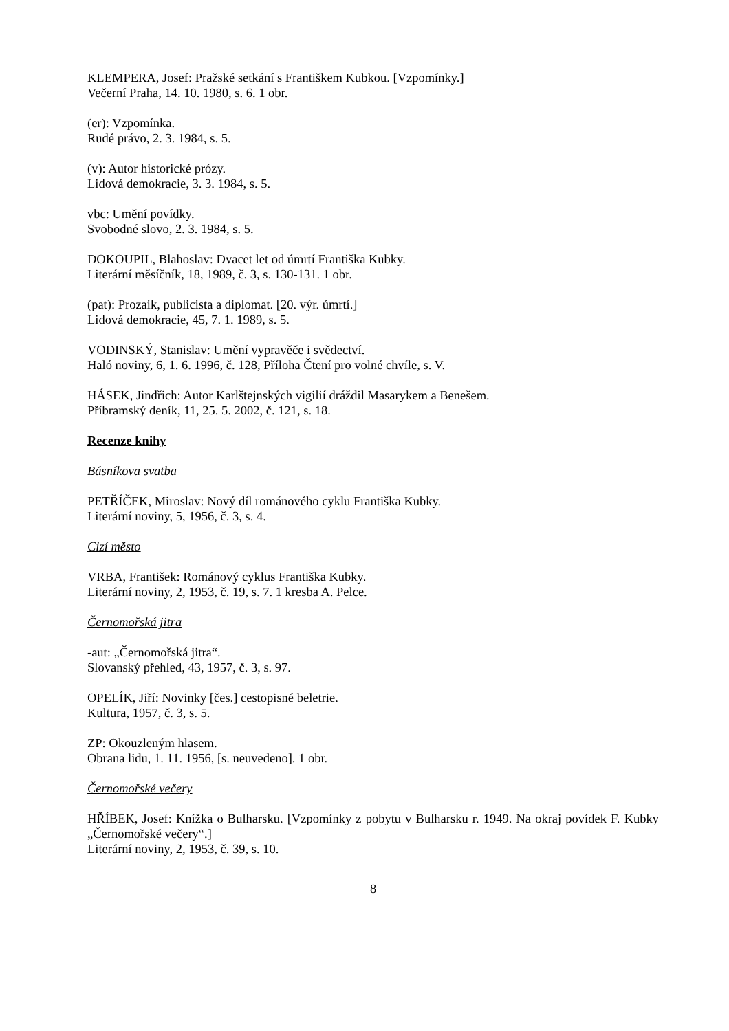KLEMPERA, Josef: Pražské setkání s Františkem Kubkou. [Vzpomínky.]
Večerní Praha, 14. 10. 1980, s. 6. 1 obr.
(er): Vzpomínka.
Rudé právo, 2. 3. 1984, s. 5.
(v): Autor historické prózy.
Lidová demokracie, 3. 3. 1984, s. 5.
vbc: Umění povídky.
Svobodné slovo, 2. 3. 1984, s. 5.
DOKOUPIL, Blahoslav: Dvacet let od úmrtí Františka Kubky.
Literární měsíčník, 18, 1989, č. 3, s. 130-131. 1 obr.
(pat): Prozaik, publicista a diplomat. [20. výr. úmrtí.]
Lidová demokracie, 45, 7. 1. 1989, s. 5.
VODINSKÝ, Stanislav: Umění vypravěče i svědectví.
Haló noviny, 6, 1. 6. 1996, č. 128, Příloha Čtení pro volné chvíle, s. V.
HÁSEK, Jindřich: Autor Karlštejnských vigilií dráždil Masarykem a Benešem.
Příbramský deník, 11, 25. 5. 2002, č. 121, s. 18.
Recenze knihy
Básníkova svatba
PETŘÍČEK, Miroslav: Nový díl románového cyklu Františka Kubky.
Literární noviny, 5, 1956, č. 3, s. 4.
Cizí město
VRBA, František: Románový cyklus Františka Kubky.
Literární noviny, 2, 1953, č. 19, s. 7. 1 kresba A. Pelce.
Černomořská jitra
-aut: „Černomořská jitra“.
Slovanský přehled, 43, 1957, č. 3, s. 97.
OPELÍK, Jiří: Novinky [čes.] cestopisné beletrie.
Kultura, 1957, č. 3, s. 5.
ZP: Okouzleným hlasem.
Obrana lidu, 1. 11. 1956, [s. neuvedeno]. 1 obr.
Černomořské večery
HŘÍBEK, Josef: Knížka o Bulharsku. [Vzpomínky z pobytu v Bulharsku r. 1949. Na okraj povídek F. Kubky „Černomořské večery“.]
Literární noviny, 2, 1953, č. 39, s. 10.
8